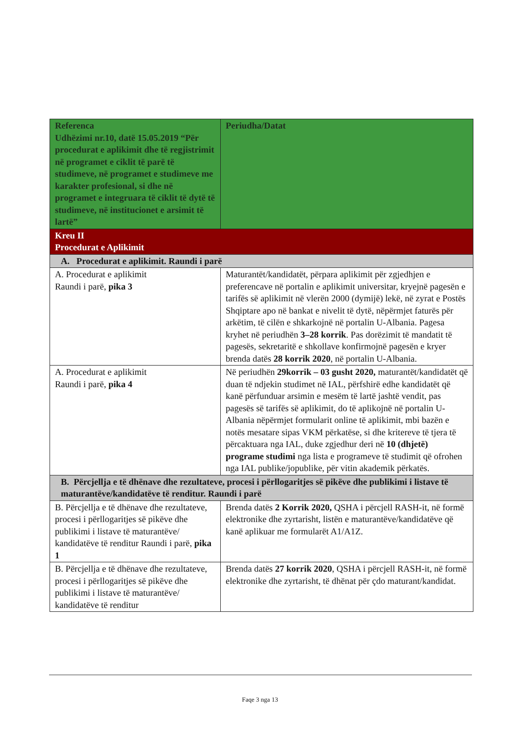| Referenca Udhëzimi nr.10, datë 15.05.2019 “Për procedurat e aplikimit dhe të regjistrimit në programet e ciklit të parë të studimeve, në programet e studimeve me karakter profesional, si dhe në programet e integruara të ciklit të dytë të studimeve, në institucionet e arsimit të lartë” | Periudha/Datat |
| --- | --- |
| Kreu II Procedurat e Aplikimit | |
| A. Procedurat e aplikimit. Raundi i parë | |
| A. Procedurat e aplikimit Raundi i parë, pika 3 | Maturantët/kandidatët, përpara aplikimit për zgjedhjen e preferencave në portalin e aplikimit universitar, kryejnë pagesën e tarifës së aplikimit në vlerën 2000 (dymijë) lekë, në zyrat e Postës Shqiptare apo në bankat e nivelit të dytë, nëpërmjet faturës për arkëtim, të cilën e shkarkojnë në portalin U-Albania. Pagesa kryhet në periudhën 3–28 korrik . Pas dorëzimit të mandatit të pagesës, sekretaritë e shkollave konfirmojnë pagesën e kryer brenda datës 28 korrik 2020 , në portalin U-Albania. |
| A. Procedurat e aplikimit Raundi i parë, pika 4 | Në periudhën 29korrik – 03 gusht 2020, maturantët/kandidatët që duan të ndjekin studimet në IAL, përfshirë edhe kandidatët që kanë përfunduar arsimin e mesëm të lartë jashtë vendit, pas pagesës së tarifës së aplikimit, do të aplikojnë në portalin U-Albania nëpërmjet formularit online të aplikimit, mbi bazën e notës mesatare sipas VKM përkatëse, si dhe kritereve të tjera të përcaktuara nga IAL, duke zgjedhur deri në 10 (dhjetë) programe studimi nga lista e programeve të studimit që ofrohen nga IAL publike/jopublike, për vitin akademik përkatës. |
| B. Përcjellja e të dhënave dhe rezultateve, procesi i përllogaritjes së pikëve dhe publikimi i listave të maturantëve/kandidatëve të renditur. Raundi i parë | |
| B. Përcjellja e të dhënave dhe rezultateve, procesi i përllogaritjes së pikëve dhe publikimi i listave të maturantëve/ kandidatëve të renditur Raundi i parë, pika 1 | Brenda datës 2 Korrik 2020, QSHA i përcjell RASH-it, në formë elektronike dhe zyrtarisht, listën e maturantëve/kandidatëve që kanë aplikuar me formularët A1/A1Z. |
| B. Përcjellja e të dhënave dhe rezultateve, procesi i përllogaritjes së pikëve dhe publikimi i listave të maturantëve/ kandidatëve të renditur | Brenda datës 27 korrik 2020 , QSHA i përcjell RASH-it, në formë elektronike dhe zyrtarisht, të dhënat për çdo maturant/kandidat. |
Faqe 3 nga 13